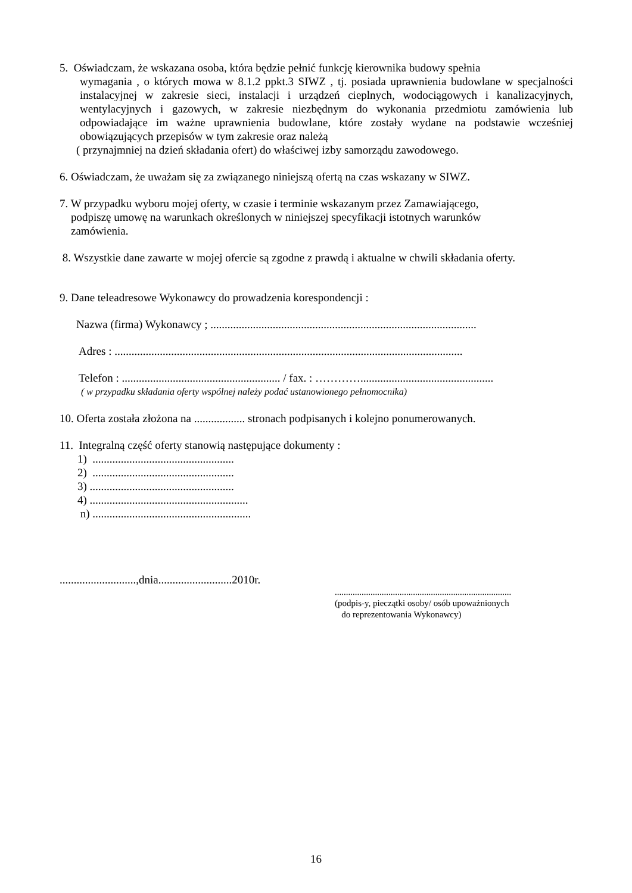5. Oświadczam, że wskazana osoba, która będzie pełnić funkcję kierownika budowy spełnia
wymagania , o których mowa w 8.1.2 ppkt.3 SIWZ , tj. posiada uprawnienia budowlane w specjalności instalacyjnej w zakresie sieci, instalacji i urządzeń cieplnych, wodociągowych i kanalizacyjnych, wentylacyjnych i gazowych, w zakresie niezbędnym do wykonania przedmiotu zamówienia lub odpowiadające im ważne uprawnienia budowlane, które zostały wydane na podstawie wcześniej obowiązujących przepisów w tym zakresie oraz należą
( przynajmniej na dzień składania ofert) do właściwej izby samorządu zawodowego.
6. Oświadczam, że uważam się za związanego niniejszą ofertą na czas wskazany w SIWZ.
7. W przypadku wyboru mojej oferty, w czasie i terminie wskazanym przez Zamawiającego,
podpiszę umowę na warunkach określonych w niniejszej specyfikacji istotnych warunków
zamówienia.
8. Wszystkie dane zawarte w mojej ofercie są zgodne z prawdą i aktualne w chwili składania oferty.
9. Dane teleadresowe Wykonawcy do prowadzenia korespondencji :
Nazwa (firma) Wykonawcy ; ..............................................................................................
Adres : ...........................................................................................................................
Telefon : ........................................................ / fax. : …………...............................................
( w przypadku składania oferty wspólnej należy podać ustanowionego pełnomocnika)
10. Oferta została złożona na .................. stronach podpisanych i kolejno ponumerowanych.
11. Integralną część oferty stanowią następujące dokumenty :
1) ..................................................
2) ..................................................
3) ...................................................
4) ........................................................
n) ........................................................
...........................,dnia..........................2010r.
...............................................................................
(podpis-y, pieczątki osoby/ osób upoważnionych
do reprezentowania Wykonawcy)
16